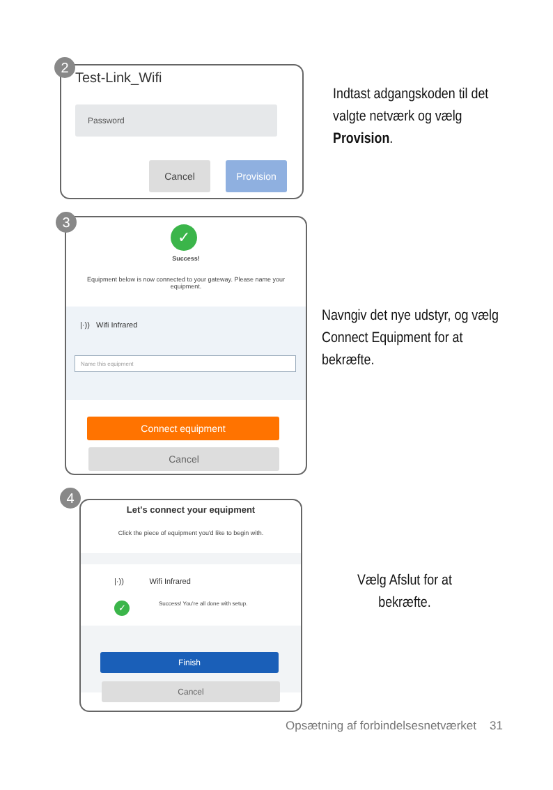2
Test-Link_Wifi
Password
Cancel Provision
Indtast adgangskoden til det valgte netværk og vælg Provision.
3
✓
Success!
Equipment below is now connected to your gateway. Please name your equipment.
|·)) Wifi Infrared
Name this equipment
Connect equipment
Cancel
Navngiv det nye udstyr, og vælg Connect Equip­ment for at bekræfte.
4
Let's connect your equipment
Click the piece of equipment you'd like to begin with.
|·)) Wifi Infrared
✓
Success! You're all done with setup.
Finish
Cancel
Vælg Afslut for at bekræfte.
Opsætning af forbindelsesnetværket 31